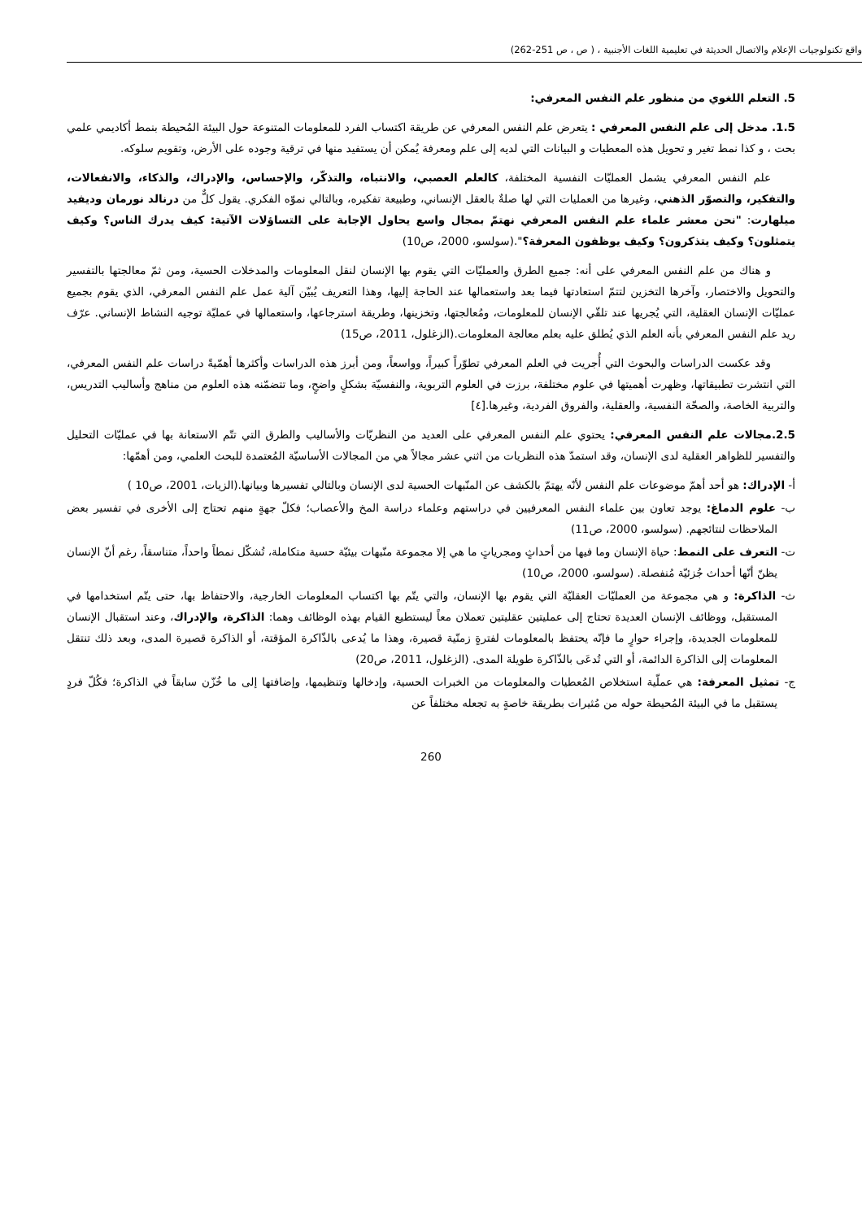واقع تكنولوجيات الإعلام والاتصال الحديثة في تعليمية اللغات الأجنبية ، ( ص ، ص 251-262)
5. التعلم اللغوي من منظور علم النفس المعرفي:
1.5. مدخل إلى علم النفس المعرفي : يتعرض علم النفس المعرفي عن طريقة اكتساب الفرد للمعلومات المتنوعة حول البيئة المُحيطة بنمط أكاديمي علمي بحت ، و كذا نمط تغير و تحويل هذه المعطيات و البيانات التي لديه إلى علم ومعرفة يُمكن أن يستفيد منها في ترقية وجوده على الأرض، وتقويم سلوكه.
علم النفس المعرفي يشمل العمليّات النفسية المختلفة، كالعلم العصبي، والانتباه، والتذكّر، والإحساس، والإدراك، والذكاء، والانفعالات، والتفكير، والتصوّر الذهني، وغيرها من العمليات التي لها صلةٌ بالعقل الإنساني، وطبيعة تفكيره، وبالتالي نموّه الفكري. يقول كلٌّ من درنالد نورمان وديفيد ميلهارت: "نحن معشر علماء علم النفس المعرفي نهتمّ بمجال واسع يحاول الإجابة على التساؤلات الآتية: كيف يدرك الناس؟ وكيف يتمثلون؟ وكيف يتذكرون؟ وكيف يوظفون المعرفة؟".(سولسو، 2000، ص10)
و هناك من علم النفس المعرفي على أنه: جميع الطرق والعمليّات التي يقوم بها الإنسان لنقل المعلومات والمدخلات الحسية، ومن ثمّ معالجتها بالتفسير والتحويل والاختصار، وآخرها التخزين لتتمّ استعادتها فيما بعد واستعمالها عند الحاجة إليها، وهذا التعريف يُبيّن آلية عمل علم النفس المعرفي، الذي يقوم بجميع عمليّات الإنسان العقلية، التي يُجريها عند تلقّي الإنسان للمعلومات، ومُعالجتها، وتخزينها، وطريقة استرجاعها، واستعمالها في عمليّة توجيه النشاط الإنساني. عرّف ريد علم النفس المعرفي بأنه العلم الذي يُطلق عليه بعلم معالجة المعلومات.(الزغلول، 2011، ص15)
وقد عكست الدراسات والبحوث التي أُجريت في العلم المعرفي تطوّراً كبيراً، وواسعاً، ومن أبرز هذه الدراسات وأكثرها أهمّيةً دراسات علم النفس المعرفي، التي انتشرت تطبيقاتها، وظهرت أهميتها في علوم مختلفة، برزت في العلوم التربوية، والنفسيّة بشكلٍ واضحٍ، وما تتضمّنه هذه العلوم من مناهج وأساليب التدريس، والتربية الخاصة، والصحّة النفسية، والعقلية، والفروق الفردية، وغيرها.[٤]
2.5.مجالات علم النفس المعرفي: يحتوي علم النفس المعرفي على العديد من النظريّات والأساليب والطرق التي تتّم الاستعانة بها في عمليّات التحليل والتفسير للظواهر العقلية لدى الإنسان، وقد استمدّ هذه النظريات من اثني عشر مجالاً هي من المجالات الأساسيّة المُعتمدة للبحث العلمي، ومن أهمّها:
أ- الإدراك: هو أحد أهمّ موضوعات علم النفس لأنّه يهتمّ بالكشف عن المنّبهات الحسية لدى الإنسان وبالتالي تفسيرها وبيانها.(الزيات، 2001، ص10 )
ب- علوم الدماغ: يوجد تعاون بين علماء النفس المعرفيين في دراستهم وعلماء دراسة المخ والأعصاب؛ فكلّ جهةٍ منهم تحتاج إلى الأخرى في تفسير بعض الملاحظات لنتائجهم. (سولسو، 2000، ص11)
ت- التعرف على النمط: حياة الإنسان وما فيها من أحداثٍ ومجرياتٍ ما هي إلا مجموعة منّبهات بيئيّة حسية متكاملة، تُشكّل نمطاً واحداً، متناسقاً، رغم أنّ الإنسان يظنّ أنّها أحداث جُزئيّة مُنفصلة. (سولسو، 2000، ص10)
ث- الذاكرة: و هي مجموعة من العمليّات العقليّة التي يقوم بها الإنسان، والتي يتّم بها اكتساب المعلومات الخارجية، والاحتفاظ بها، حتى يتّم استخدامها في المستقبل، ووظائف الإنسان العديدة تحتاج إلى عمليتين عقليتين تعملان معاً ليستطيع القيام بهذه الوظائف وهما: الذاكرة، والإدراك، وعند استقبال الإنسان للمعلومات الجديدة، وإجراء حوارٍ ما فإنّه يحتفظ بالمعلومات لفترةٍ زمنّية قصيرة، وهذا ما يُدعى بالذّاكرة المؤقتة، أو الذاكرة قصيرة المدى، وبعد ذلك تنتقل المعلومات إلى الذاكرة الدائمة، أو التي تُدعَى بالذّاكرة طويلة المدى. (الزغلول، 2011، ص20)
ج- تمثيل المعرفة: هي عملّية استخلاص المُعطيات والمعلومات من الخبرات الحسية، وإدخالها وتنظيمها، وإضافتها إلى ما خُزّن سابقاً في الذاكرة؛ فكُلّ فردٍ يستقبل ما في البيئة المُحيطة حوله من مُثيرات بطريقة خاصةٍ به تجعله مختلفاً عن
260